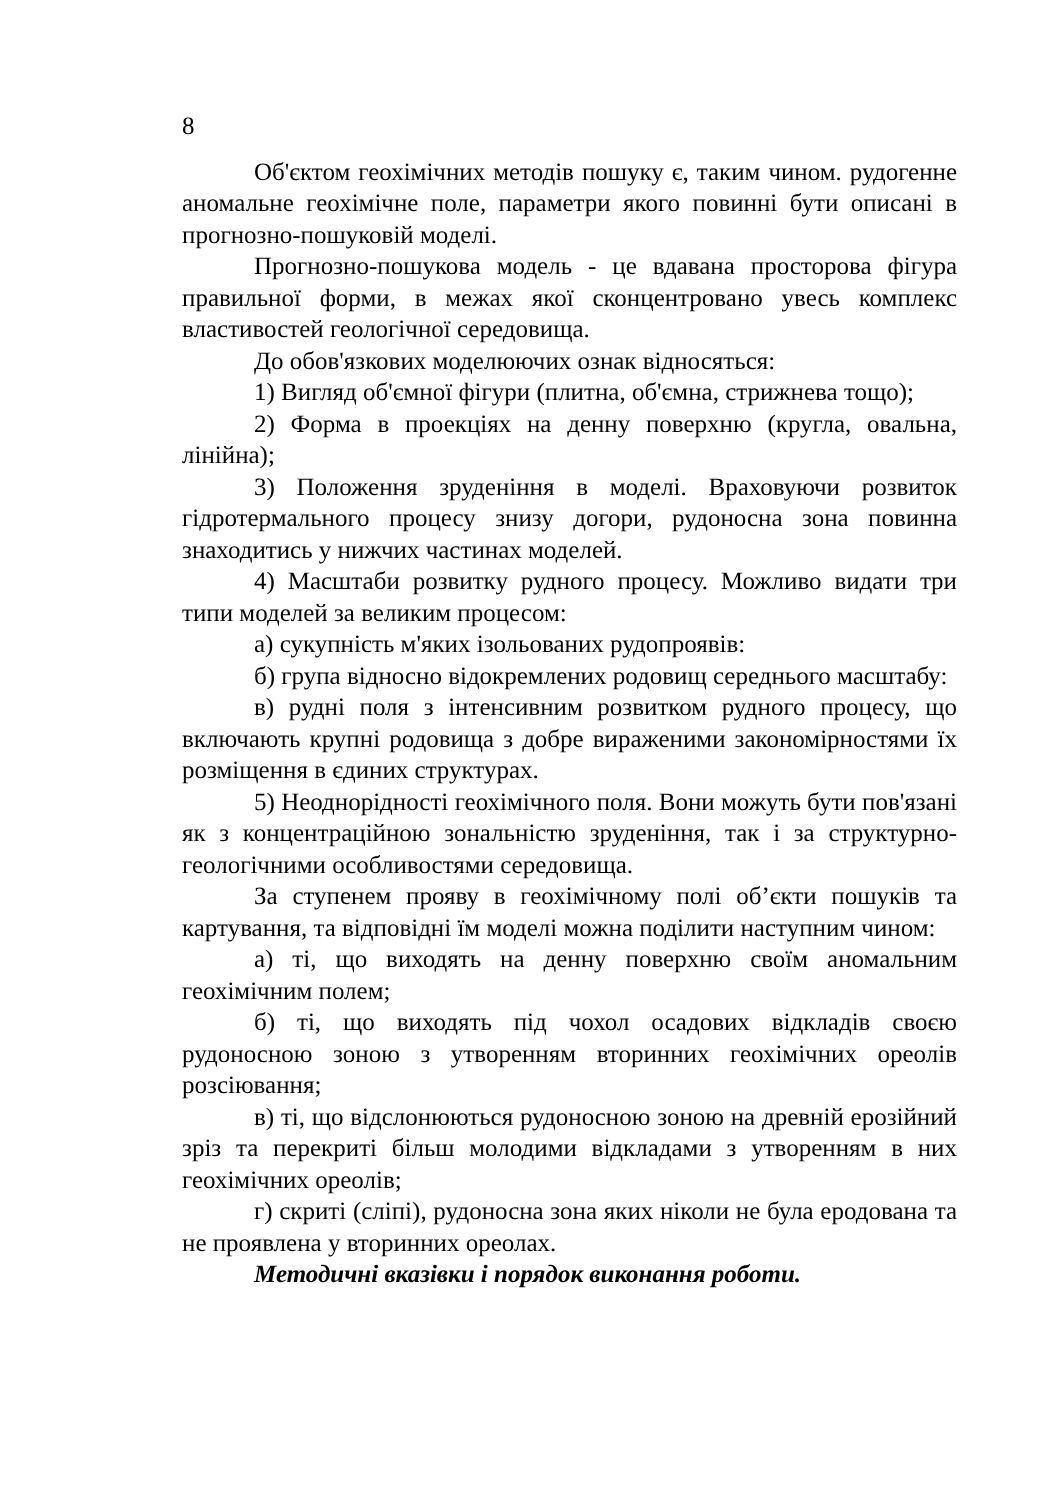8
Об'єктом геохімічних методів пошуку є, таким чином. рудогенне аномальне геохімічне поле, параметри якого повинні бути описані в прогнозно-пошуковій моделі.
Прогнозно-пошукова модель - це вдавана просторова фігура правильної форми, в межах якої сконцентровано увесь комплекс властивостей геологічної середовища.
До обов'язкових моделюючих ознак відносяться:
1) Вигляд об'ємної фігури (плитна, об'ємна, стрижнева тощо);
2) Форма в проекціях на денну поверхню (кругла, овальна, лінійна);
3) Положення зруденіння в моделі. Враховуючи розвиток гідротермального процесу знизу догори, рудоносна зона повинна знаходитись у нижчих частинах моделей.
4) Масштаби розвитку рудного процесу. Можливо видати три типи моделей за великим процесом:
а) сукупність м'яких ізольованих рудопроявів:
б) група відносно відокремлених родовищ середнього масштабу:
в) рудні поля з інтенсивним розвитком рудного процесу, що включають крупні родовища з добре вираженими закономірностями їх розміщення в єдиних структурах.
5) Неоднорідності геохімічного поля. Вони можуть бути пов'язані як з концентраційною зональністю зруденіння, так і за структурно-геологічними особливостями середовища.
За ступенем прояву в геохімічному полі об’єкти пошуків та картування, та відповідні їм моделі можна поділити наступним чином:
а) ті, що виходять на денну поверхню своїм аномальним геохімічним полем;
б) ті, що виходять під чохол осадових відкладів своєю рудоносною зоною з утворенням вторинних геохімічних ореолів розсіювання;
в) ті, що відслонюються рудоносною зоною на древній ерозійний зріз та перекриті більш молодими відкладами з утворенням в них геохімічних ореолів;
г) скриті (сліпі), рудоносна зона яких ніколи не була еродована та не проявлена у вторинних ореолах.
Методичні вказівки і порядок виконання роботи.